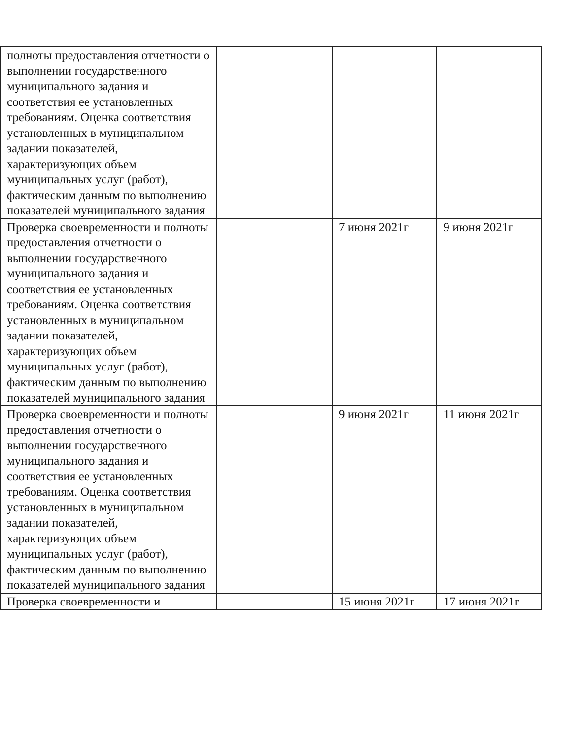| полноты предоставления отчетности о выполнении государственного муниципального задания и соответствия ее установленных требованиям. Оценка соответствия установленных в муниципальном задании показателей, характеризующих объем муниципальных услуг (работ), фактическим данным по выполнению показателей муниципального задания | | | |
| Проверка своевременности и полноты предоставления отчетности о выполнении государственного муниципального задания и соответствия ее установленных требованиям. Оценка соответствия установленных в муниципальном задании показателей, характеризующих объем муниципальных услуг (работ), фактическим данным по выполнению показателей муниципального задания | | 7 июня 2021г | 9 июня 2021г |
| Проверка своевременности и полноты предоставления отчетности о выполнении государственного муниципального задания и соответствия ее установленных требованиям. Оценка соответствия установленных в муниципальном задании показателей, характеризующих объем муниципальных услуг (работ), фактическим данным по выполнению показателей муниципального задания | | 9 июня 2021г | 11 июня 2021г |
| Проверка своевременности и | | 15 июня 2021г | 17 июня 2021г |